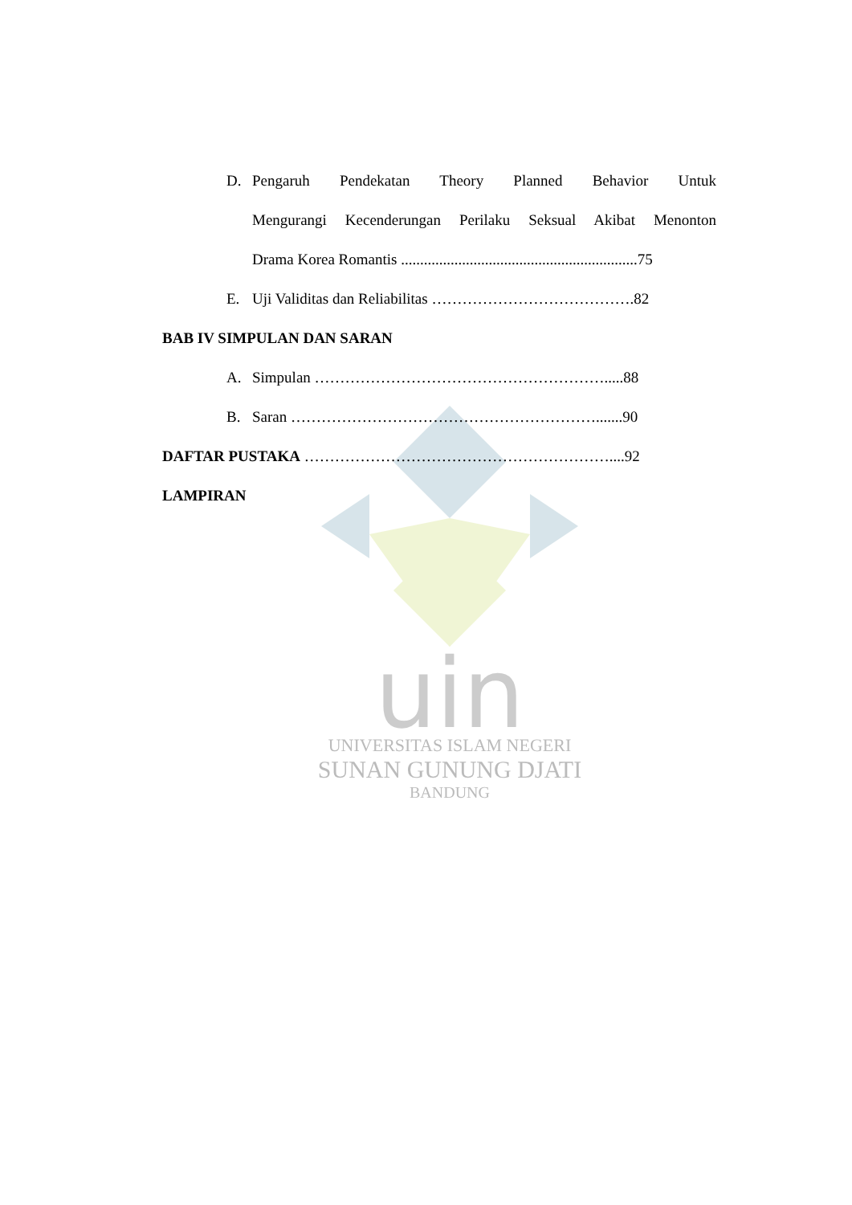uin
UNIVERSITAS ISLAM NEGERI
SUNAN GUNUNG DJATI
BANDUNG
D. Pengaruh Pendekatan Theory Planned Behavior Untuk
Mengurangi Kecenderungan Perilaku Seksual Akibat Menonton
Drama Korea Romantis ..............................................................75
E. Uji Validitas dan Reliabilitas ………………………………….82
BAB IV SIMPULAN DAN SARAN
A. Simpulan ………………………………………………….....88
B. Saran …………………………………………………….......90
DAFTAR PUSTAKA ……………………………………………………....92
LAMPIRAN